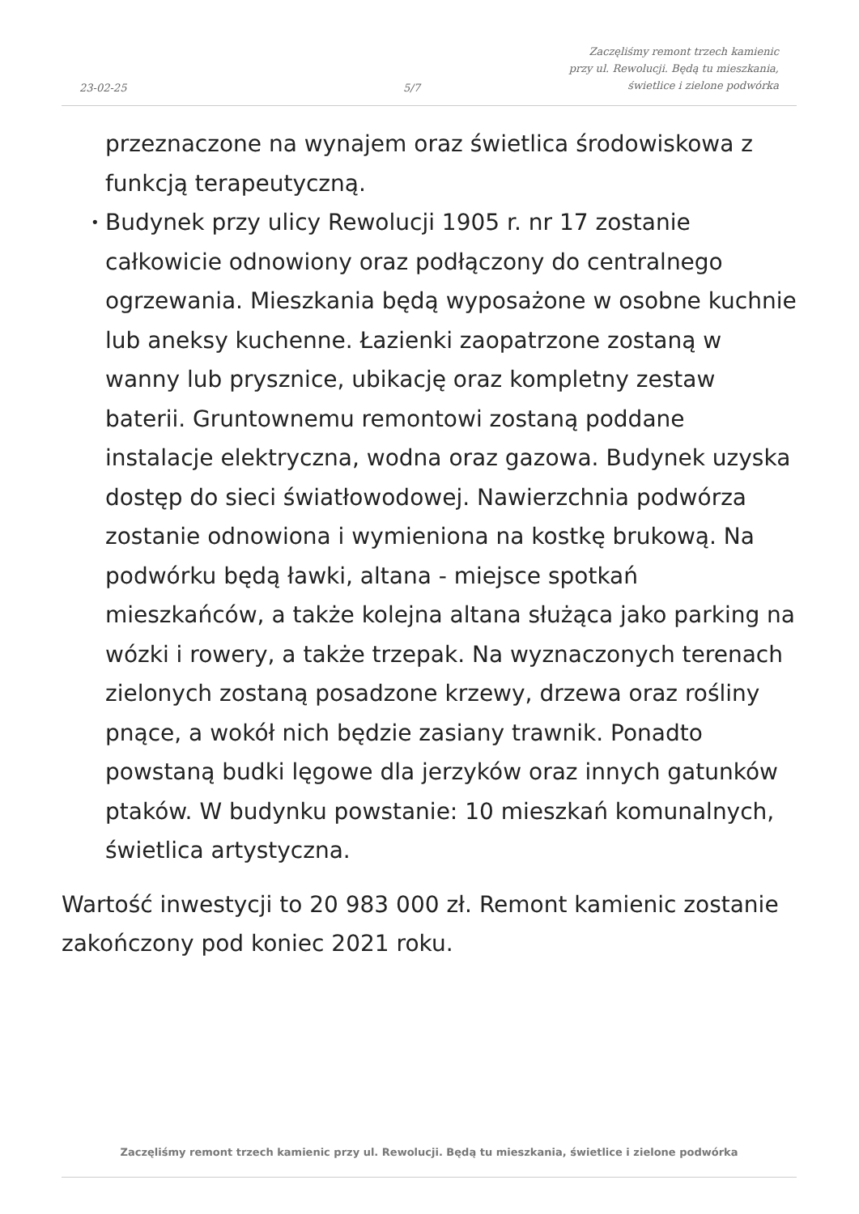23-02-25
5/7
Zaczęliśmy remont trzech kamienic
przy ul. Rewolucji. Będą tu mieszkania,
świetlice i zielone podwórka
przeznaczone na wynajem oraz świetlica środowiskowa z funkcją terapeutyczną.
• Budynek przy ulicy Rewolucji 1905 r. nr 17 zostanie całkowicie odnowiony oraz podłączony do centralnego ogrzewania. Mieszkania będą wyposażone w osobne kuchnie lub aneksy kuchenne. Łazienki zaopatrzone zostaną w wanny lub prysznice, ubikację oraz kompletny zestaw baterii. Gruntownemu remontowi zostaną poddane instalacje elektryczna, wodna oraz gazowa. Budynek uzyska dostęp do sieci światłowodowej. Nawierzchnia podwórza zostanie odnowiona i wymieniona na kostkę brukową. Na podwórku będą ławki, altana - miejsce spotkań mieszkańców, a także kolejna altana służąca jako parking na wózki i rowery, a także trzepak. Na wyznaczonych terenach zielonych zostaną posadzone krzewy, drzewa oraz rośliny pnące, a wokół nich będzie zasiany trawnik. Ponadto powstaną budki lęgowe dla jerzyków oraz innych gatunków ptaków. W budynku powstanie: 10 mieszkań komunalnych, świetlica artystyczna.
Wartość inwestycji to 20 983 000 zł. Remont kamienic zostanie zakończony pod koniec 2021 roku.
Zaczęliśmy remont trzech kamienic przy ul. Rewolucji. Będą tu mieszkania, świetlice i zielone podwórka